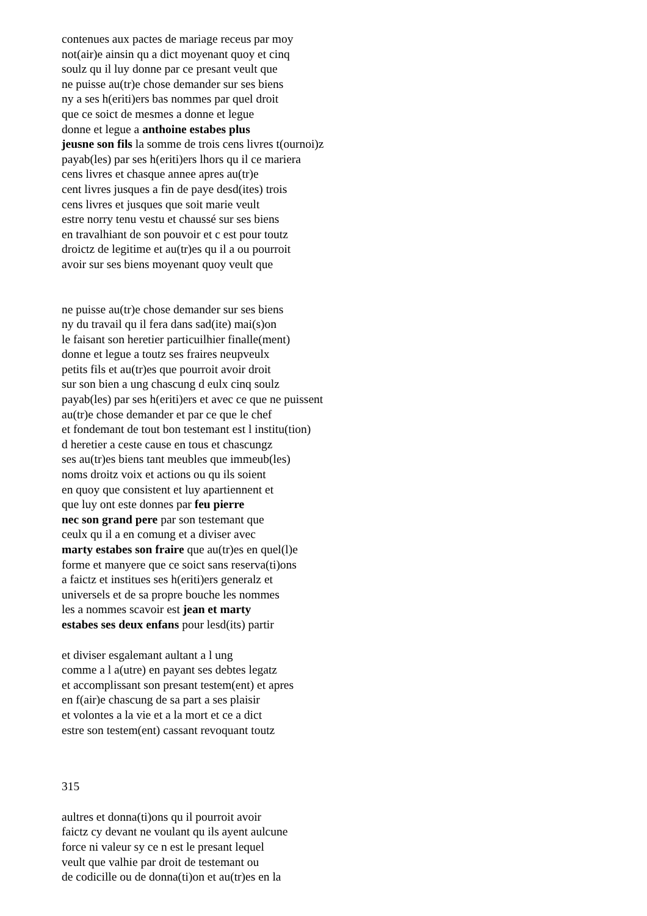contenues aux pactes de mariage receus par moy
not(air)e ainsin qu a dict moyenant quoy et cinq
soulz qu il luy donne par ce presant veult que
ne puisse au(tr)e chose demander sur ses biens
ny a ses h(eriti)ers bas nommes par quel droit
que ce soict de mesmes a donne et legue
donne et legue a anthoine estabes plus
jeusne son fils la somme de trois cens livres t(ournoi)z
payab(les) par ses h(eriti)ers lhors qu il ce mariera
cens livres et chasque annee apres au(tr)e
cent livres jusques a fin de paye desd(ites) trois
cens livres et jusques que soit marie veult
estre norry tenu vestu et chaussé sur ses biens
en travalhiant de son pouvoir et c est pour toutz
droictz de legitime et au(tr)es qu il a ou pourroit
avoir sur ses biens moyenant quoy veult que
ne puisse au(tr)e chose demander sur ses biens
ny du travail qu il fera dans sad(ite) mai(s)on
le faisant son heretier particuilhier finalle(ment)
donne et legue a toutz ses fraires neupveulx
petits fils et au(tr)es que pourroit avoir droit
sur son bien a ung chascung d eulx cinq soulz
payab(les) par ses h(eriti)ers et avec ce que ne puissent
au(tr)e chose demander et par ce que le chef
et fondemant de tout bon testemant est l institu(tion)
d heretier a ceste cause en tous et chascungz
ses au(tr)es biens tant meubles que immeub(les)
noms droitz voix et actions ou qu ils soient
en quoy que consistent et luy apartiennent et
que luy ont este donnes par feu pierre
nec son grand pere par son testemant que
ceulx qu il a en comung et a diviser avec
marty estabes son fraire que au(tr)es en quel(l)e
forme et manyere que ce soict sans reserva(ti)ons
a faictz et institues ses h(eriti)ers generalz et
universels et de sa propre bouche les nommes
les a nommes scavoir est jean et marty
estabes ses deux enfans pour lesd(its) partir
et diviser esgalemant aultant a l ung
comme a l a(utre) en payant ses debtes legatz
et accomplissant son presant testem(ent) et apres
en f(air)e chascung de sa part a ses plaisir
et volontes a la vie et a la mort et ce a dict
estre son testem(ent) cassant revoquant toutz
315
aultres et donna(ti)ons qu il pourroit avoir
faictz cy devant ne voulant qu ils ayent aulcune
force ni valeur sy ce n est le presant lequel
veult que valhie par droit de testemant ou
de codicille ou de donna(ti)on et au(tr)es en la